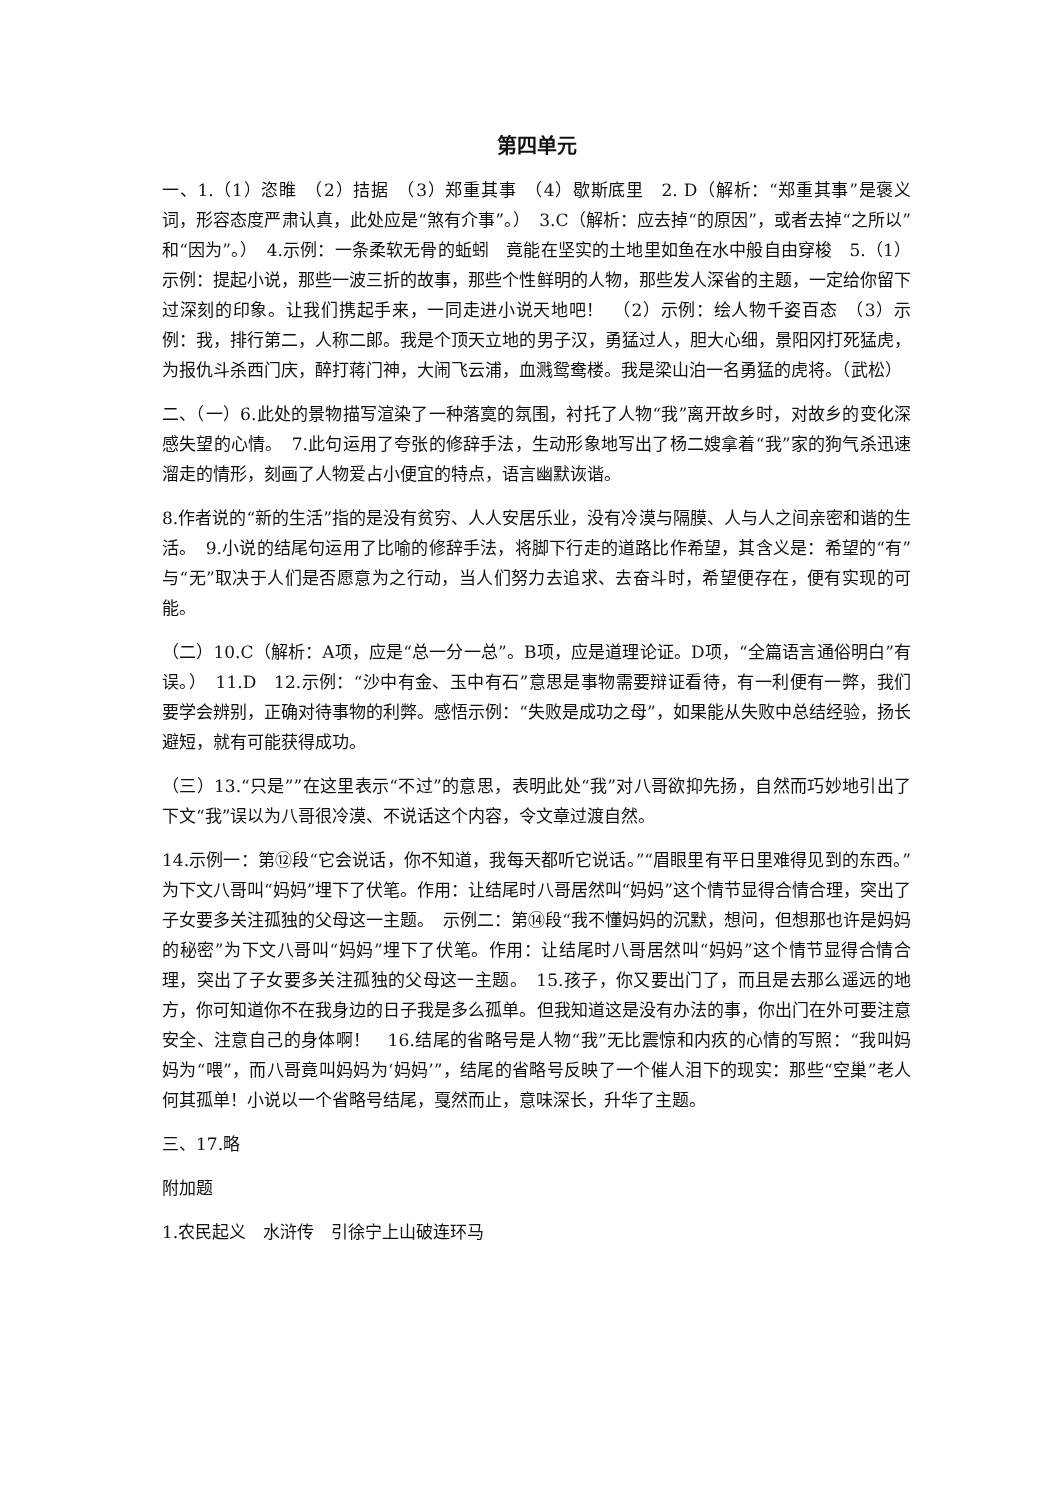第四单元
一、1.（1）恣睢　（2）拮据　（3）郑重其事　（4）歇斯底里　2. D（解析：“郑重其事”是褒义词，形容态度严肃认真，此处应是“煞有介事”。）　3.C（解析：应去掉“的原因”，或者去掉“之所以”和“因为”。）　4.示例：一条柔软无骨的蚯蚓　竟能在坚实的土地里如鱼在水中般自由穿梭　5.（1）示例：提起小说，那些一波三折的故事，那些个性鲜明的人物，那些发人深省的主题，一定给你留下过深刻的印象。让我们携起手来，一同走进小说天地吧！　（2）示例：绘人物千姿百态　（3）示例：我，排行第二，人称二郎。我是个顶天立地的男子汉，勇猛过人，胆大心细，景阳冈打死猛虎，为报仇斗杀西门庆，醉打蒋门神，大闹飞云浦，血溅鸳鸯楼。我是梁山泊一名勇猛的虎将。（武松）
二、（一）6.此处的景物描写渲染了一种落寞的氛围，衬托了人物“我”离开故乡时，对故乡的变化深感失望的心情。　7.此句运用了夸张的修辞手法，生动形象地写出了杨二嫂拿着“我”家的狗气杀迅速溜走的情形，刻画了人物爱占小便宜的特点，语言幽默诙谐。
8.作者说的“新的生活”指的是没有贫穷、人人安居乐业，没有冷漠与隔膜、人与人之间亲密和谐的生活。　9.小说的结尾句运用了比喻的修辞手法，将脚下行走的道路比作希望，其含义是：希望的“有”与“无”取决于人们是否愿意为之行动，当人们努力去追求、去奋斗时，希望便存在，便有实现的可能。
（二）10.C（解析：A项，应是“总一分一总”。B项，应是道理论证。D项，“全篇语言通俗明白”有误。）　11.D　12.示例：“沙中有金、玉中有石”意思是事物需要辩证看待，有一利便有一弊，我们要学会辨别，正确对待事物的利弊。感悟示例：“失败是成功之母”，如果能从失败中总结经验，扬长避短，就有可能获得成功。
（三）13.“只是””在这里表示“不过”的意思，表明此处“我”对八哥欲抑先扬，自然而巧妙地引出了下文“我”误以为八哥很冷漠、不说话这个内容，令文章过渡自然。
14.示例一：第⑫段“它会说话，你不知道，我每天都听它说话。”“眉眼里有平日里难得见到的东西。”为下文八哥叫“妈妈”埋下了伏笔。作用：让结尾时八哥居然叫“妈妈”这个情节显得合情合理，突出了子女要多关注孤独的父母这一主题。　示例二：第⑭段“我不懂妈妈的沉默，想问，但想那也许是妈妈的秘密”为下文八哥叫“妈妈”埋下了伏笔。作用：让结尾时八哥居然叫“妈妈”这个情节显得合情合理，突出了子女要多关注孤独的父母这一主题。　15.孩子，你又要出门了，而且是去那么遥远的地方，你可知道你不在我身边的日子我是多么孤单。但我知道这是没有办法的事，你出门在外可要注意安全、注意自己的身体啊！　16.结尾的省略号是人物“我”无比震惊和内疚的心情的写照：“我叫妈妈为“喂”，而八哥竟叫妈妈为‘妈妈’”，结尾的省略号反映了一个催人泪下的现实：那些“空巢”老人何其孤单！小说以一个省略号结尾，戛然而止，意味深长，升华了主题。
三、17.略
附加题
1.农民起义　水浒传　引徐宁上山破连环马